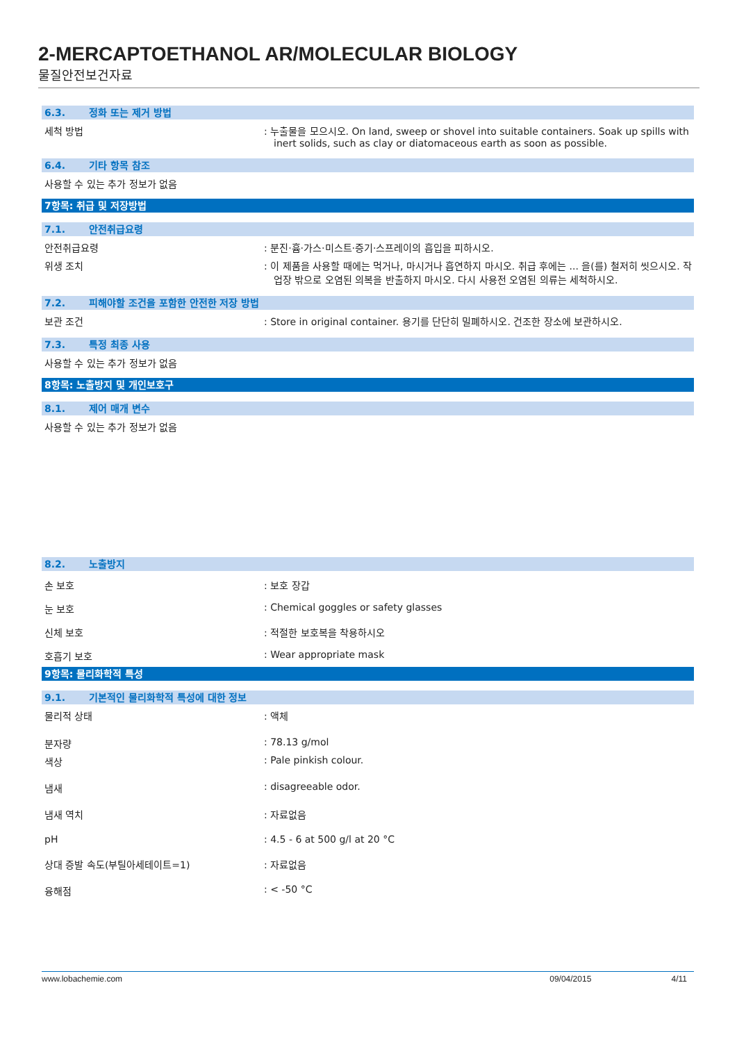2-MERCAPTOETHANOL AR/MOLECULAR BIOLOGY
물질안전보건자료
6.3. 정화 또는 제거 방법
세척 방법 : 누출물을 모으시오. On land, sweep or shovel into suitable containers. Soak up spills with inert solids, such as clay or diatomaceous earth as soon as possible.
6.4. 기타 항목 참조
사용할 수 있는 추가 정보가 없음
7항목: 취급 및 저장방법
7.1. 안전취급요령
안전취급요령 : 분진·흄·가스·미스트·증기·스프레이의 흡입을 피하시오.
위생 조치 : 이 제품을 사용할 때에는 먹거나, 마시거나 흡연하지 마시오. 취급 후에는 ... 을(를) 철저히 씻으시오. 작업장 밖으로 오염된 의복을 반출하지 마시오. 다시 사용전 오염된 의류는 세척하시오.
7.2. 피해야할 조건을 포함한 안전한 저장 방법
보관 조건 : Store in original container. 용기를 단단히 밀폐하시오. 건조한 장소에 보관하시오.
7.3. 특정 최종 사용
사용할 수 있는 추가 정보가 없음
8항목: 노출방지 및 개인보호구
8.1. 제어 매개 변수
사용할 수 있는 추가 정보가 없음
8.2. 노출방지
손 보호 : 보호 장갑
눈 보호 : Chemical goggles or safety glasses
신체 보호 : 적절한 보호복을 착용하시오
호흡기 보호 : Wear appropriate mask
9항목: 물리화학적 특성
9.1. 기본적인 물리화학적 특성에 대한 정보
물리적 상태 : 액체
분자량 : 78.13 g/mol
색상 : Pale pinkish colour.
냄새 : disagreeable odor.
냄새 역치 : 자료없음
pH : 4.5 - 6 at 500 g/l at 20 °C
상대 증발 속도(부틸아세테이트=1) : 자료없음
융해점 : < -50 °C
www.lobachemie.com 09/04/2015 4/11